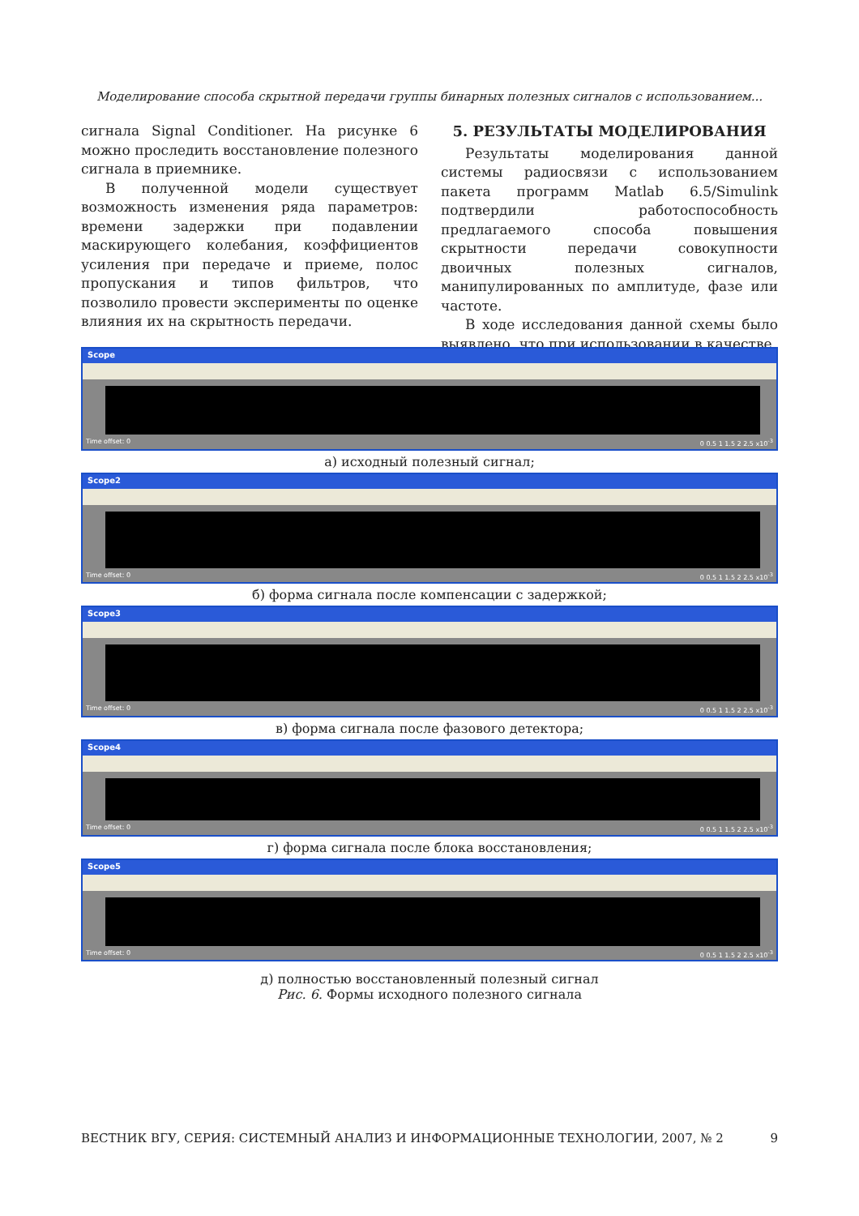Моделирование способа скрытной передачи группы бинарных полезных сигналов с использованием...
сигнала Signal Conditioner. На рисунке 6 можно проследить восстановление полезного сигнала в приемнике.
В полученной модели существует возможность изменения ряда параметров: времени задержки при подавлении маскирующего колебания, коэффициентов усиления при передаче и приеме, полос пропускания и типов фильтров, что позволило провести эксперименты по оценке влияния их на скрытность передачи.
5. РЕЗУЛЬТАТЫ МОДЕЛИРОВАНИЯ
Результаты моделирования данной системы радиосвязи с использованием пакета программ Matlab 6.5/Simulink подтвердили работоспособность предлагаемого способа повышения скрытности передачи совокупности двоичных полезных сигналов, манипулированных по амплитуде, фазе или частоте.
В ходе исследования данной схемы было выявлено, что при использовании в качестве
Scope
Time offset: 0 0 0.5 1 1.5 2 2.5 x10<sup>-3</sup>
а) исходный полезный сигнал;
Scope2
Time offset: 0 0 0.5 1 1.5 2 2.5 x10<sup>-3</sup>
б) форма сигнала после компенсации с задержкой;
Scope3
Time offset: 0 0 0.5 1 1.5 2 2.5 x10<sup>-3</sup>
в) форма сигнала после фазового детектора;
Scope4
Time offset: 0 0 0.5 1 1.5 2 2.5 x10<sup>-3</sup>
г) форма сигнала после блока восстановления;
Scope5
Time offset: 0 0 0.5 1 1.5 2 2.5 x10<sup>-3</sup>
д) полностью восстановленный полезный сигнал
Рис. 6. Формы исходного полезного сигнала
ВЕСТНИК ВГУ, СЕРИЯ: СИСТЕМНЫЙ АНАЛИЗ И ИНФОРМАЦИОННЫЕ ТЕХНОЛОГИИ, 2007, № 2 9